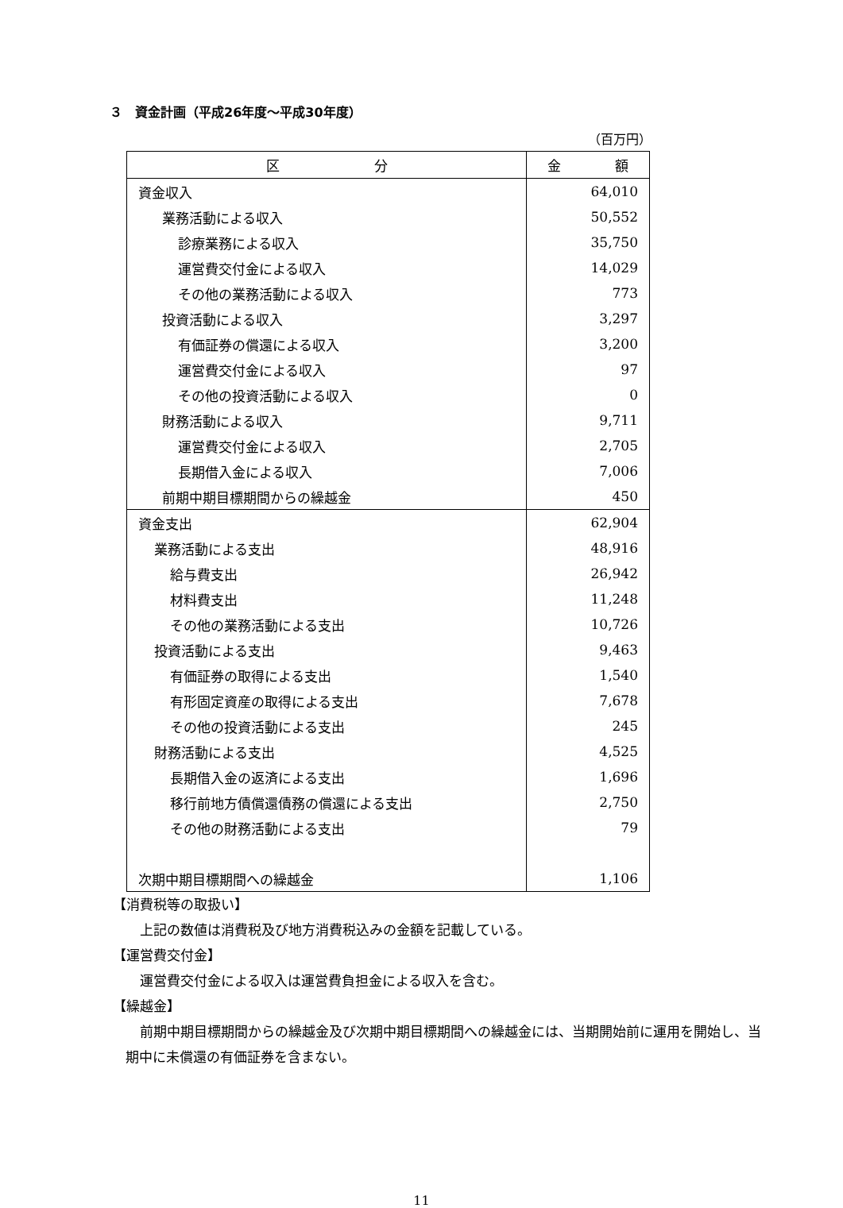３　資金計画（平成26年度～平成30年度）
（百万円）
| 区 分 | 金 額 |
| --- | --- |
| 資金収入 | 64,010 |
| 業務活動による収入 | 50,552 |
| 診療業務による収入 | 35,750 |
| 運営費交付金による収入 | 14,029 |
| その他の業務活動による収入 | 773 |
| 投資活動による収入 | 3,297 |
| 有価証券の償還による収入 | 3,200 |
| 運営費交付金による収入 | 97 |
| その他の投資活動による収入 | 0 |
| 財務活動による収入 | 9,711 |
| 運営費交付金による収入 | 2,705 |
| 長期借入金による収入 | 7,006 |
| 前期中期目標期間からの繰越金 | 450 |
| 資金支出 | 62,904 |
| 業務活動による支出 | 48,916 |
| 給与費支出 | 26,942 |
| 材料費支出 | 11,248 |
| その他の業務活動による支出 | 10,726 |
| 投資活動による支出 | 9,463 |
| 有価証券の取得による支出 | 1,540 |
| 有形固定資産の取得による支出 | 7,678 |
| その他の投資活動による支出 | 245 |
| 財務活動による支出 | 4,525 |
| 長期借入金の返済による支出 | 1,696 |
| 移行前地方債償還債務の償還による支出 | 2,750 |
| その他の財務活動による支出 | 79 |
| 次期中期目標期間への繰越金 | 1,106 |
【消費税等の取扱い】
上記の数値は消費税及び地方消費税込みの金額を記載している。
【運営費交付金】
運営費交付金による収入は運営費負担金による収入を含む。
【繰越金】
前期中期目標期間からの繰越金及び次期中期目標期間への繰越金には、当期開始前に運用を開始し、当期中に未償還の有価証券を含まない。
11